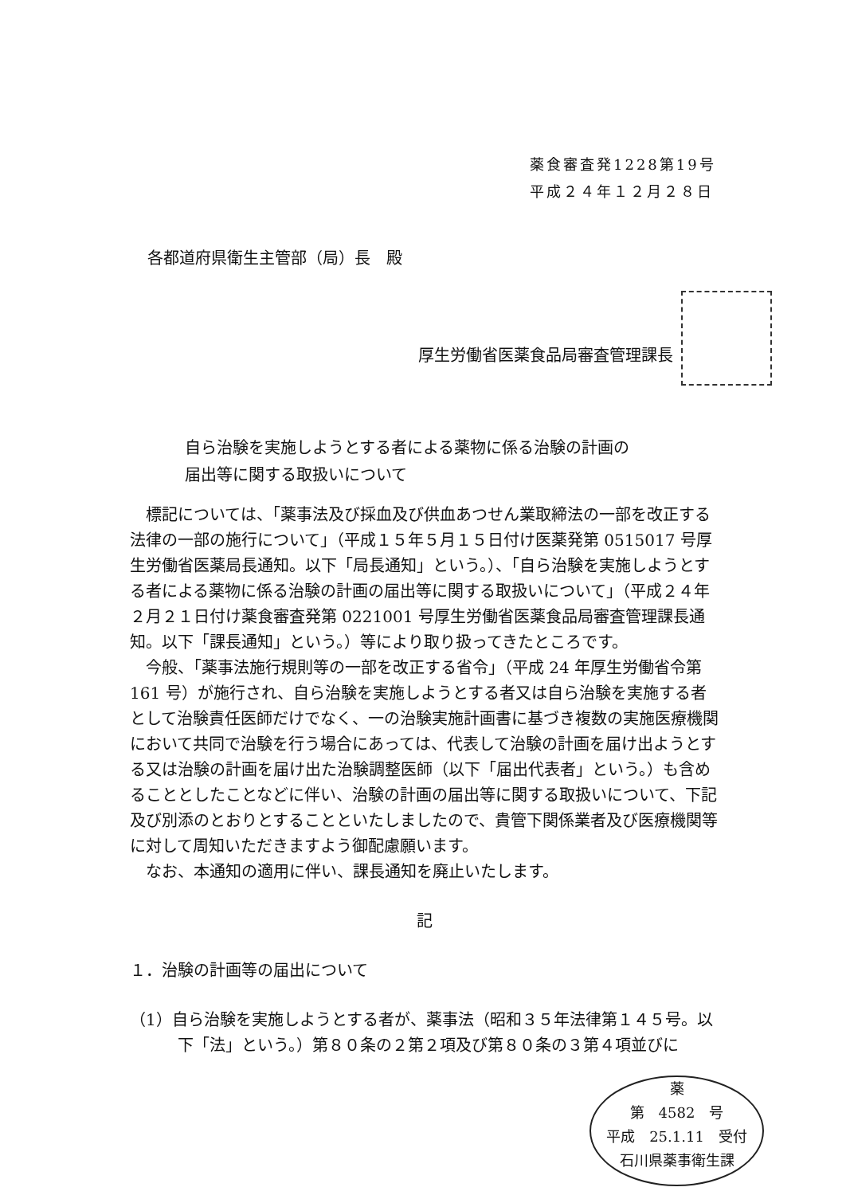薬食審査発1228第19号
平成２４年１２月２８日
各都道府県衛生主管部（局）長　殿
厚生労働省医薬食品局審査管理課長
自ら治験を実施しようとする者による薬物に係る治験の計画の
届出等に関する取扱いについて
標記については、「薬事法及び採血及び供血あつせん業取締法の一部を改正する法律の一部の施行について」（平成１５年５月１５日付け医薬発第 0515017 号厚生労働省医薬局長通知。以下「局長通知」という。）、「自ら治験を実施しようとする者による薬物に係る治験の計画の届出等に関する取扱いについて」（平成２４年２月２１日付け薬食審査発第 0221001 号厚生労働省医薬食品局審査管理課長通知。以下「課長通知」という。）等により取り扱ってきたところです。
今般、「薬事法施行規則等の一部を改正する省令」（平成 24 年厚生労働省令第 161 号）が施行され、自ら治験を実施しようとする者又は自ら治験を実施する者として治験責任医師だけでなく、一の治験実施計画書に基づき複数の実施医療機関において共同で治験を行う場合にあっては、代表して治験の計画を届け出ようとする又は治験の計画を届け出た治験調整医師（以下「届出代表者」という。）も含めることとしたことなどに伴い、治験の計画の届出等に関する取扱いについて、下記及び別添のとおりとすることといたしましたので、貴管下関係業者及び医療機関等に対して周知いただきますよう御配慮願います。
なお、本通知の適用に伴い、課長通知を廃止いたします。
記
１．治験の計画等の届出について
（1）自ら治験を実施しようとする者が、薬事法（昭和３５年法律第１４５号。以下「法」という。）第８０条の２第２項及び第８０条の３第４項並びに
薬
第　4582　号
平成　25.1.11　受付
石川県薬事衛生課